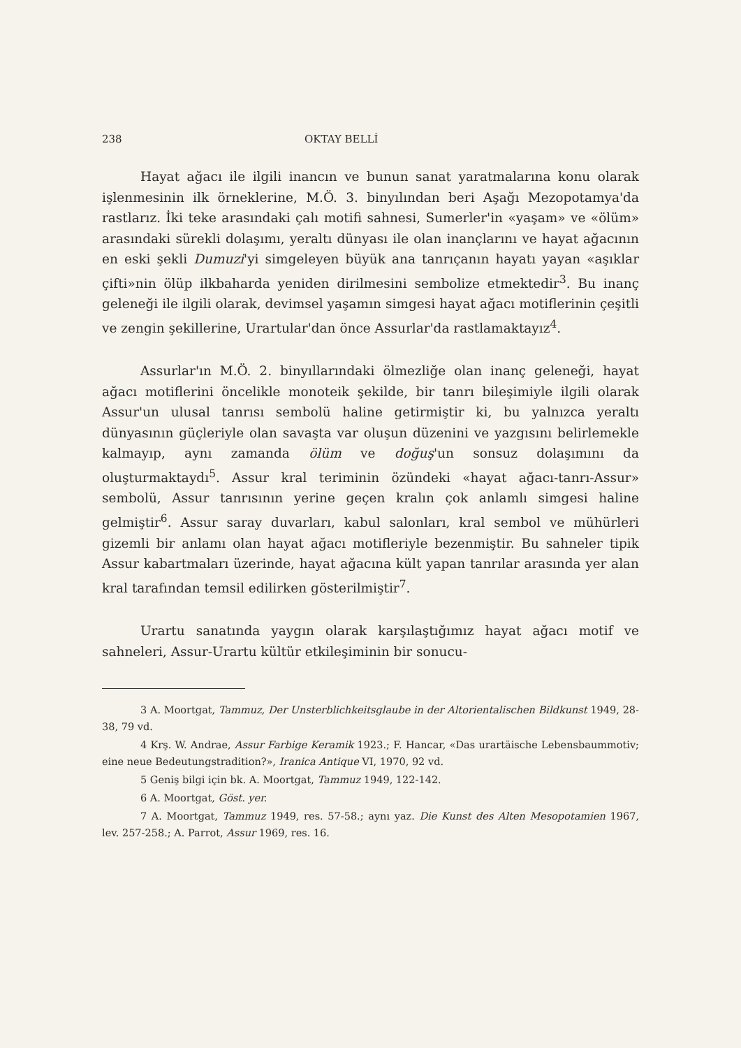238 OKTAY BELLİ
Hayat ağacı ile ilgili inancın ve bunun sanat yaratmalarına konu olarak işlenmesinin ilk örneklerine, M.Ö. 3. binyılından beri Aşağı Mezopotamya'da rastlarız. İki teke arasındaki çalı motifi sahnesi, Sumerler'in «yaşam» ve «ölüm» arasındaki sürekli dolaşımı, yeraltı dünyası ile olan inançlarını ve hayat ağacının en eski şekli Dumuzi'yi simgeleyen büyük ana tanrıçanın hayatı yayan «aşıklar çifti»nin ölüp ilkbaharda yeniden dirilmesini sembolize etmektedir<sup>3</sup>. Bu inanç geleneği ile ilgili olarak, devimsel yaşamın simgesi hayat ağacı motiflerinin çeşitli ve zengin şekillerine, Urartular'dan önce Assurlar'da rastlamaktayız<sup>4</sup>.
Assurlar'ın M.Ö. 2. binyıllarındaki ölmezliğe olan inanç geleneği, hayat ağacı motiflerini öncelikle monoteik şekilde, bir tanrı bileşimiyle ilgili olarak Assur'un ulusal tanrısı sembolü haline getirmiştir ki, bu yalnızca yeraltı dünyasının güçleriyle olan savaşta var oluşun düzenini ve yazgısını belirlemekle kalmayıp, aynı zamanda ölüm ve doğuş'un sonsuz dolaşımını da oluşturmaktaydı<sup>5</sup>. Assur kral teriminin özündeki «hayat ağacı-tanrı-Assur» sembolü, Assur tanrısının yerine geçen kralın çok anlamlı simgesi haline gelmiştir<sup>6</sup>. Assur saray duvarları, kabul salonları, kral sembol ve mühürleri gizemli bir anlamı olan hayat ağacı motifleriyle bezenmiştir. Bu sahneler tipik Assur kabartmaları üzerinde, hayat ağacına kült yapan tanrılar arasında yer alan kral tarafından temsil edilirken gösterilmiştir<sup>7</sup>.
Urartu sanatında yaygın olarak karşılaştığımız hayat ağacı motif ve sahneleri, Assur-Urartu kültür etkileşiminin bir sonucu-
3 A. Moortgat, Tammuz, Der Unsterblichkeitsglaube in der Altorientalischen Bildkunst 1949, 28-38, 79 vd.
4 Krş. W. Andrae, Assur Farbige Keramik 1923.; F. Hancar, «Das urartäische Lebensbaummotiv; eine neue Bedeutungstradition?», Iranica Antique VI, 1970, 92 vd.
5 Geniş bilgi için bk. A. Moortgat, Tammuz 1949, 122-142.
6 A. Moortgat, Göst. yer.
7 A. Moortgat, Tammuz 1949, res. 57-58.; aynı yaz. Die Kunst des Alten Mesopotamien 1967, lev. 257-258.; A. Parrot, Assur 1969, res. 16.